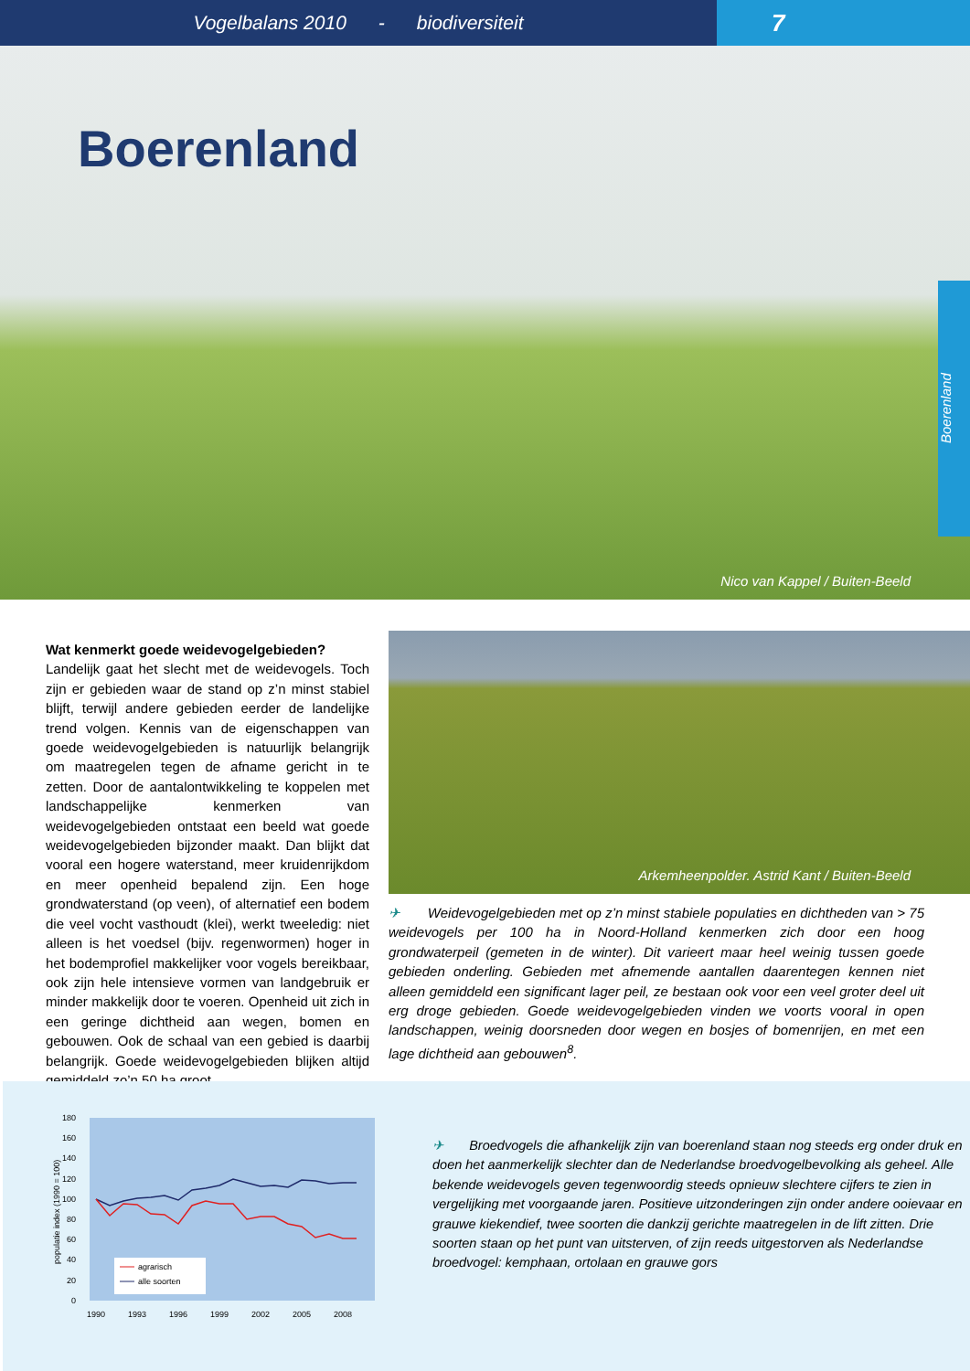Vogelbalans 2010 - biodiversiteit
7
Boerenland
Nico van Kappel / Buiten-Beeld
Boerenland
Wat kenmerkt goede weidevogelgebieden?
Landelijk gaat het slecht met de weidevogels. Toch zijn er gebieden waar de stand op z’n minst stabiel blijft, terwijl andere gebieden eerder de landelijke trend volgen. Kennis van de eigenschappen van goede weidevogelgebieden is natuurlijk belangrijk om maatregelen tegen de afname gericht in te zetten. Door de aantalontwikkeling te koppelen met landschappelijke kenmerken van weidevogelgebieden ontstaat een beeld wat goede weidevogelgebieden bijzonder maakt. Dan blijkt dat vooral een hogere waterstand, meer kruidenrijkdom en meer openheid bepalend zijn. Een hoge grondwaterstand (op veen), of alternatief een bodem die veel vocht vasthoudt (klei), werkt tweeledig: niet alleen is het voedsel (bijv. regenwormen) hoger in het bodemprofiel makkelijker voor vogels bereikbaar, ook zijn hele intensieve vormen van landgebruik er minder makkelijk door te voeren. Openheid uit zich in een geringe dichtheid aan wegen, bomen en gebouwen. Ook de schaal van een gebied is daarbij belangrijk. Goede weidevogelgebieden blijken altijd gemiddeld zo’n 50 ha groot,
Arkemheenpolder. Astrid Kant / Buiten-Beeld
✈ Weidevogelgebieden met op z’n minst stabiele populaties en dichtheden van > 75 weidevogels per 100 ha in Noord-Holland kenmerken zich door een hoog grondwaterpeil (gemeten in de winter). Dit varieert maar heel weinig tussen goede gebieden onderling. Gebieden met afnemende aantallen daarentegen kennen niet alleen gemiddeld een significant lager peil, ze bestaan ook voor een veel groter deel uit erg droge gebieden. Goede weidevogelgebieden vinden we voorts vooral in open landschappen, weinig doorsneden door wegen en bosjes of bomenrijen, en met een lage dichtheid aan gebouwen<sup>8</sup>.
180
160
140
120
100
80
60
40
20
0
1990
1993
1996
1999
2002
2005
2008
populatie index (1990 = 100)
agrarisch
alle soorten
✈ Broedvogels die afhankelijk zijn van boerenland staan nog steeds erg onder druk en doen het aanmerkelijk slechter dan de Nederlandse broedvogelbevolking als geheel. Alle bekende weidevogels geven tegenwoordig steeds opnieuw slechtere cijfers te zien in vergelijking met voorgaande jaren. Positieve uitzonderingen zijn onder andere ooievaar en grauwe kiekendief, twee soorten die dankzij gerichte maatregelen in de lift zitten. Drie soorten staan op het punt van uitsterven, of zijn reeds uitgestorven als Nederlandse broedvogel: kemphaan, ortolaan en grauwe gors